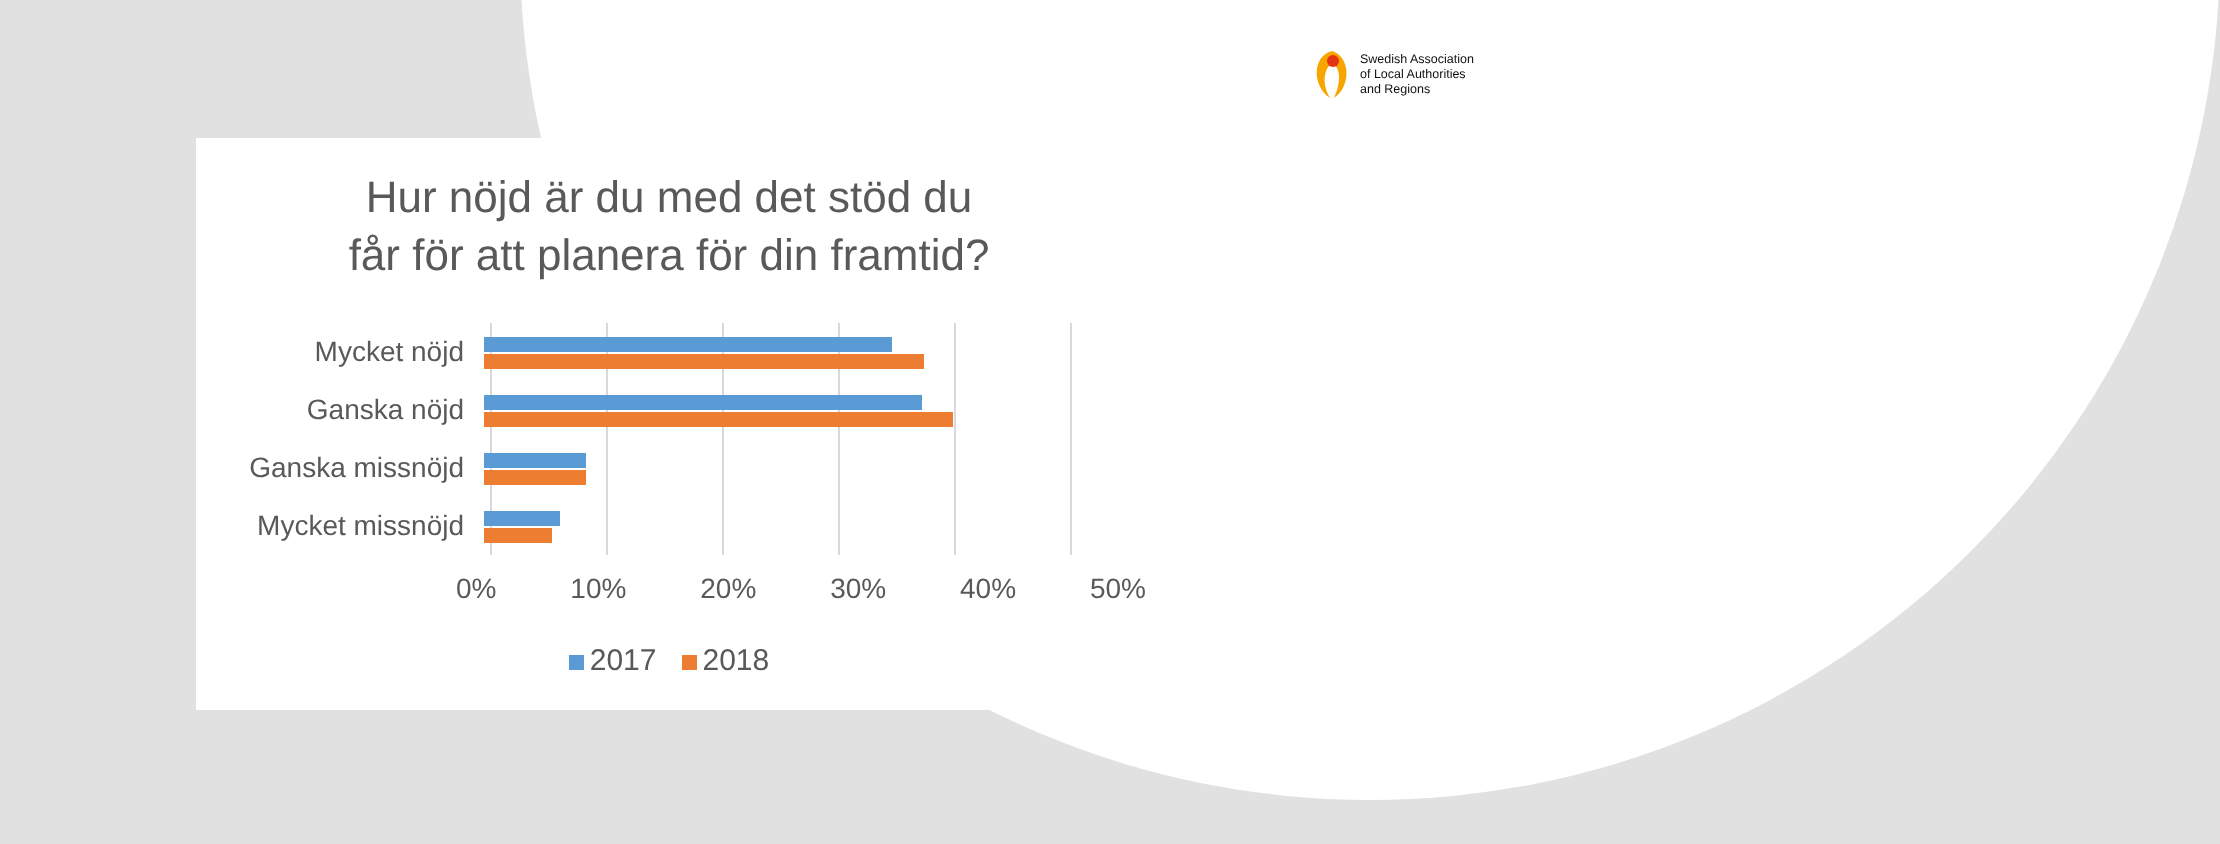Swedish Association
of Local Authorities
and Regions
Hur nöjd är du med det stöd du
får för att planera för din framtid?
Mycket nöjd
Ganska nöjd
Ganska missnöjd
Mycket missnöjd
0% 10% 20% 30% 40% 50%
2017 2018